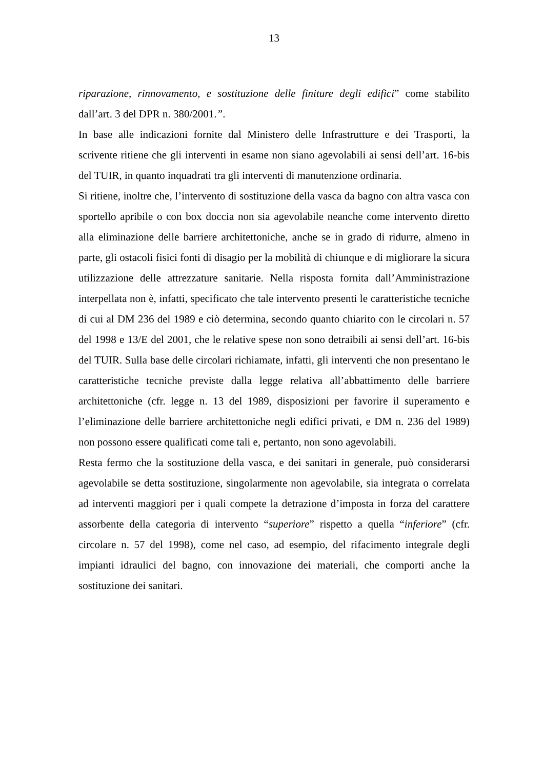13
riparazione, rinnovamento, e sostituzione delle finiture degli edifici” come stabilito dall’art. 3 del DPR n. 380/2001.”.
In base alle indicazioni fornite dal Ministero delle Infrastrutture e dei Trasporti, la scrivente ritiene che gli interventi in esame non siano agevolabili ai sensi dell’art. 16-bis del TUIR, in quanto inquadrati tra gli interventi di manutenzione ordinaria.
Si ritiene, inoltre che, l’intervento di sostituzione della vasca da bagno con altra vasca con sportello apribile o con box doccia non sia agevolabile neanche come intervento diretto alla eliminazione delle barriere architettoniche, anche se in grado di ridurre, almeno in parte, gli ostacoli fisici fonti di disagio per la mobilità di chiunque e di migliorare la sicura utilizzazione delle attrezzature sanitarie. Nella risposta fornita dall’Amministrazione interpellata non è, infatti, specificato che tale intervento presenti le caratteristiche tecniche di cui al DM 236 del 1989 e ciò determina, secondo quanto chiarito con le circolari n. 57 del 1998 e 13/E del 2001, che le relative spese non sono detraibili ai sensi dell’art. 16-bis del TUIR. Sulla base delle circolari richiamate, infatti, gli interventi che non presentano le caratteristiche tecniche previste dalla legge relativa all’abbattimento delle barriere architettoniche (cfr. legge n. 13 del 1989, disposizioni per favorire il superamento e l’eliminazione delle barriere architettoniche negli edifici privati, e DM n. 236 del 1989) non possono essere qualificati come tali e, pertanto, non sono agevolabili.
Resta fermo che la sostituzione della vasca, e dei sanitari in generale, può considerarsi agevolabile se detta sostituzione, singolarmente non agevolabile, sia integrata o correlata ad interventi maggiori per i quali compete la detrazione d’imposta in forza del carattere assorbente della categoria di intervento “superiore” rispetto a quella “inferiore” (cfr. circolare n. 57 del 1998), come nel caso, ad esempio, del rifacimento integrale degli impianti idraulici del bagno, con innovazione dei materiali, che comporti anche la sostituzione dei sanitari.